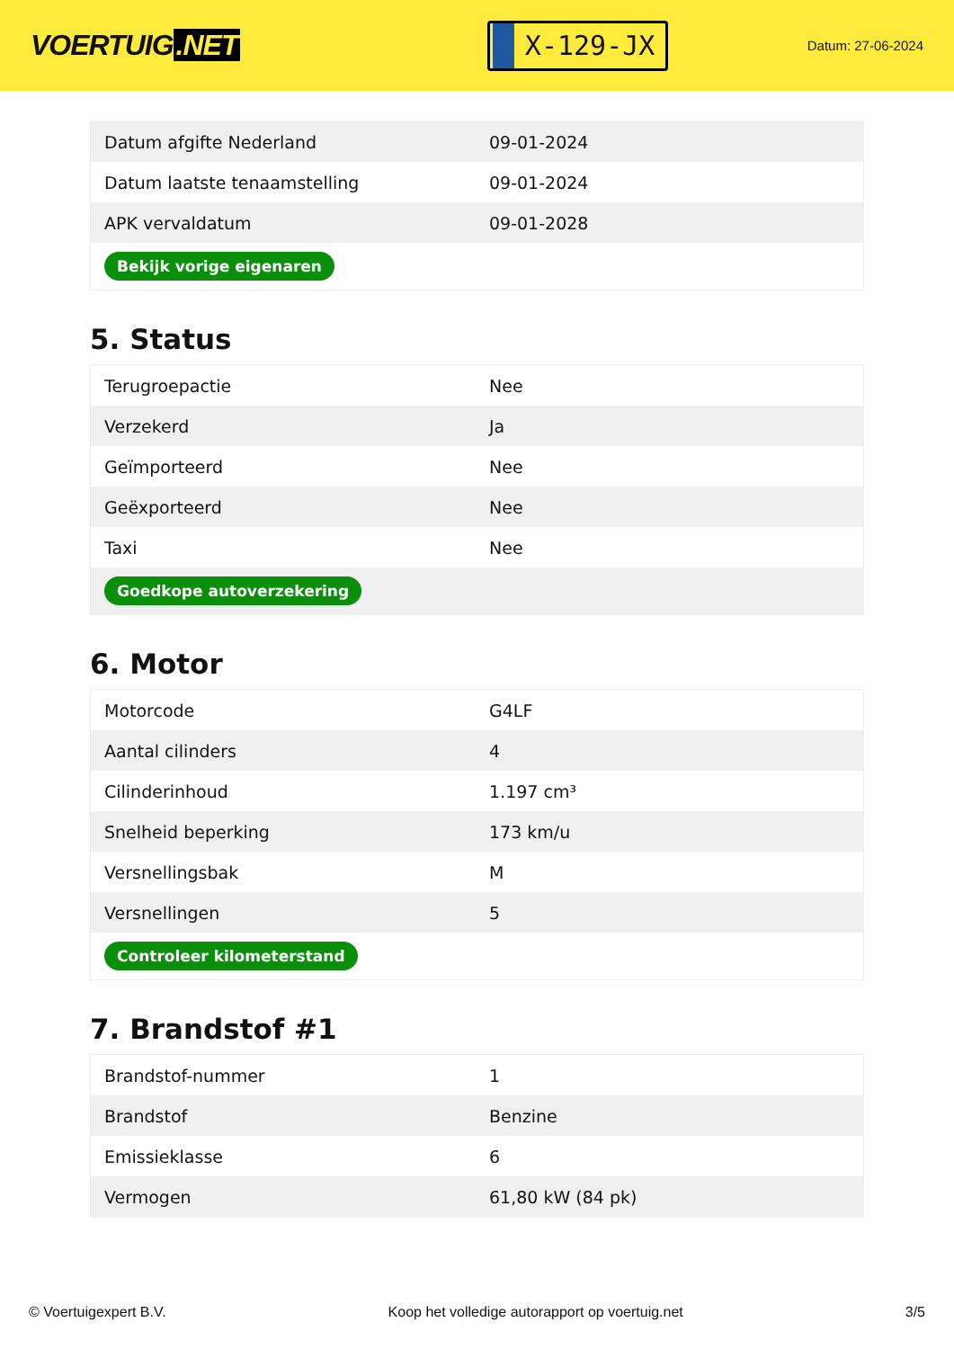VOERTUIG.NET
X-129-JX
Datum: 27-06-2024
| Datum afgifte Nederland | 09-01-2024 |
| Datum laatste tenaamstelling | 09-01-2024 |
| APK vervaldatum | 09-01-2028 |
| Bekijk vorige eigenaren | |
5. Status
| Terugroepactie | Nee |
| Verzekerd | Ja |
| Geïmporteerd | Nee |
| Geëxporteerd | Nee |
| Taxi | Nee |
| Goedkope autoverzekering | |
6. Motor
| Motorcode | G4LF |
| Aantal cilinders | 4 |
| Cilinderinhoud | 1.197 cm³ |
| Snelheid beperking | 173 km/u |
| Versnellingsbak | M |
| Versnellingen | 5 |
| Controleer kilometerstand | |
7. Brandstof #1
| Brandstof-nummer | 1 |
| Brandstof | Benzine |
| Emissieklasse | 6 |
| Vermogen | 61,80 kW (84 pk) |
© Voertuigexpert B.V. Koop het volledige autorapport op voertuig.net 3/5